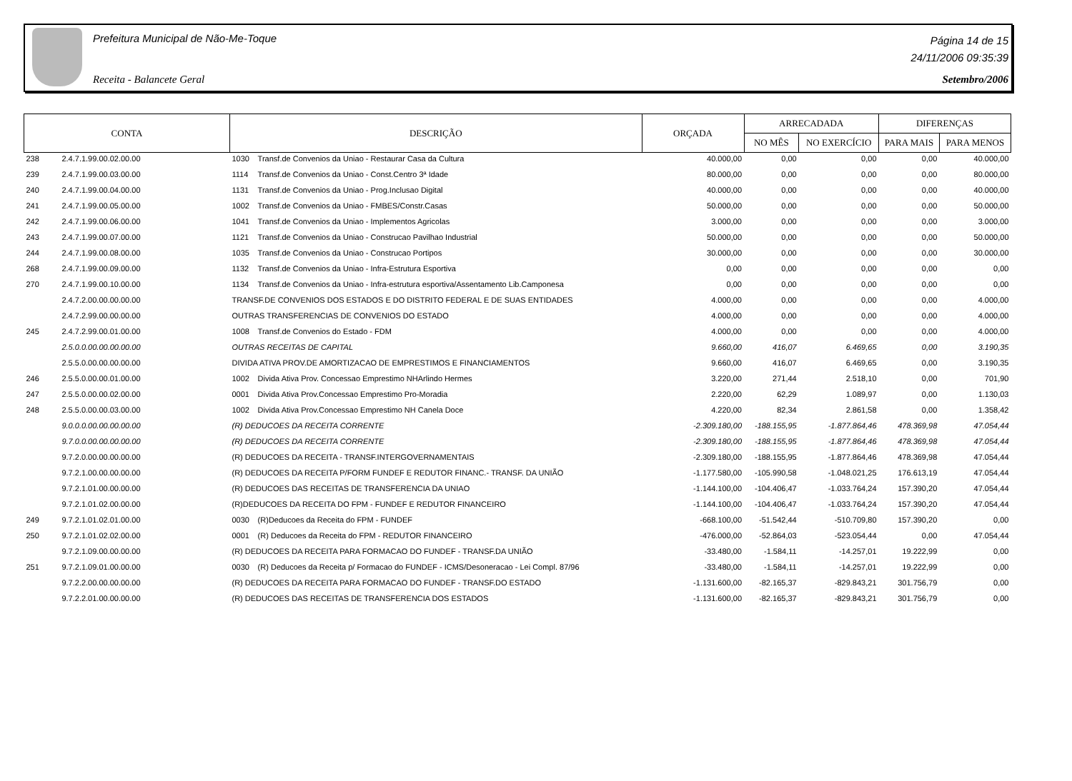Prefeitura Municipal de Não-Me-Toque
Receita - Balancete Geral
Página 14 de 15
24/11/2006 09:35:39
Setembro/2006
| CONTA | | DESCRIÇÃO | | ORÇADA | ARRECADADA | | DIFERENÇAS | |
| --- | --- | --- | --- | --- | --- | --- | --- | --- |
| | | | | | NO MÊS | NO EXERCÍCIO | PARA MAIS | PARA MENOS |
| 238 | 2.4.7.1.99.00.02.00.00 | 1030 | Transf.de Convenios da Uniao - Restaurar Casa da Cultura | 40.000,00 | 0,00 | 0,00 | 0,00 | 40.000,00 |
| 239 | 2.4.7.1.99.00.03.00.00 | 1114 | Transf.de Convenios da Uniao - Const.Centro 3ª Idade | 80.000,00 | 0,00 | 0,00 | 0,00 | 80.000,00 |
| 240 | 2.4.7.1.99.00.04.00.00 | 1131 | Transf.de Convenios da Uniao - Prog.Inclusao Digital | 40.000,00 | 0,00 | 0,00 | 0,00 | 40.000,00 |
| 241 | 2.4.7.1.99.00.05.00.00 | 1002 | Transf.de Convenios da Uniao - FMBES/Constr.Casas | 50.000,00 | 0,00 | 0,00 | 0,00 | 50.000,00 |
| 242 | 2.4.7.1.99.00.06.00.00 | 1041 | Transf.de Convenios da Uniao - Implementos Agricolas | 3.000,00 | 0,00 | 0,00 | 0,00 | 3.000,00 |
| 243 | 2.4.7.1.99.00.07.00.00 | 1121 | Transf.de Convenios da Uniao - Construcao Pavilhao Industrial | 50.000,00 | 0,00 | 0,00 | 0,00 | 50.000,00 |
| 244 | 2.4.7.1.99.00.08.00.00 | 1035 | Transf.de Convenios da Uniao - Construcao Portipos | 30.000,00 | 0,00 | 0,00 | 0,00 | 30.000,00 |
| 268 | 2.4.7.1.99.00.09.00.00 | 1132 | Transf.de Convenios da Uniao - Infra-Estrutura Esportiva | 0,00 | 0,00 | 0,00 | 0,00 | 0,00 |
| 270 | 2.4.7.1.99.00.10.00.00 | 1134 | Transf.de Convenios da Uniao - Infra-estrutura esportiva/Assentamento Lib.Camponesa | 0,00 | 0,00 | 0,00 | 0,00 | 0,00 |
| | 2.4.7.2.00.00.00.00.00 | TRANSF.DE CONVENIOS DOS ESTADOS E DO DISTRITO FEDERAL E DE SUAS ENTIDADES | | 4.000,00 | 0,00 | 0,00 | 0,00 | 4.000,00 |
| | 2.4.7.2.99.00.00.00.00 | OUTRAS TRANSFERENCIAS DE CONVENIOS DO ESTADO | | 4.000,00 | 0,00 | 0,00 | 0,00 | 4.000,00 |
| 245 | 2.4.7.2.99.00.01.00.00 | 1008 | Transf.de Convenios do Estado - FDM | 4.000,00 | 0,00 | 0,00 | 0,00 | 4.000,00 |
| | 2.5.0.0.00.00.00.00.00 | OUTRAS RECEITAS DE CAPITAL | | 9.660,00 | 416,07 | 6.469,65 | 0,00 | 3.190,35 |
| | 2.5.5.0.00.00.00.00.00 | DIVIDA ATIVA PROV.DE AMORTIZACAO DE EMPRESTIMOS E FINANCIAMENTOS | | 9.660,00 | 416,07 | 6.469,65 | 0,00 | 3.190,35 |
| 246 | 2.5.5.0.00.00.01.00.00 | 1002 | Divida Ativa Prov. Concessao Emprestimo NHArlindo Hermes | 3.220,00 | 271,44 | 2.518,10 | 0,00 | 701,90 |
| 247 | 2.5.5.0.00.00.02.00.00 | 0001 | Divida Ativa Prov.Concessao Emprestimo Pro-Moradia | 2.220,00 | 62,29 | 1.089,97 | 0,00 | 1.130,03 |
| 248 | 2.5.5.0.00.00.03.00.00 | 1002 | Divida Ativa Prov.Concessao Emprestimo NH Canela Doce | 4.220,00 | 82,34 | 2.861,58 | 0,00 | 1.358,42 |
| | 9.0.0.0.00.00.00.00.00 | (R) DEDUCOES DA RECEITA CORRENTE | | -2.309.180,00 | -188.155,95 | -1.877.864,46 | 478.369,98 | 47.054,44 |
| | 9.7.0.0.00.00.00.00.00 | (R) DEDUCOES DA RECEITA CORRENTE | | -2.309.180,00 | -188.155,95 | -1.877.864,46 | 478.369,98 | 47.054,44 |
| | 9.7.2.0.00.00.00.00.00 | (R) DEDUCOES DA RECEITA - TRANSF.INTERGOVERNAMENTAIS | | -2.309.180,00 | -188.155,95 | -1.877.864,46 | 478.369,98 | 47.054,44 |
| | 9.7.2.1.00.00.00.00.00 | (R) DEDUCOES DA RECEITA P/FORM FUNDEF E REDUTOR FINANC.- TRANSF. DA UNIÃO | | -1.177.580,00 | -105.990,58 | -1.048.021,25 | 176.613,19 | 47.054,44 |
| | 9.7.2.1.01.00.00.00.00 | (R) DEDUCOES DAS RECEITAS DE TRANSFERENCIA DA UNIAO | | -1.144.100,00 | -104.406,47 | -1.033.764,24 | 157.390,20 | 47.054,44 |
| | 9.7.2.1.01.02.00.00.00 | (R)DEDUCOES DA RECEITA DO FPM - FUNDEF E REDUTOR FINANCEIRO | | -1.144.100,00 | -104.406,47 | -1.033.764,24 | 157.390,20 | 47.054,44 |
| 249 | 9.7.2.1.01.02.01.00.00 | 0030 | (R)Deducoes da Receita do FPM - FUNDEF | -668.100,00 | -51.542,44 | -510.709,80 | 157.390,20 | 0,00 |
| 250 | 9.7.2.1.01.02.02.00.00 | 0001 | (R) Deducoes da Receita do FPM - REDUTOR FINANCEIRO | -476.000,00 | -52.864,03 | -523.054,44 | 0,00 | 47.054,44 |
| | 9.7.2.1.09.00.00.00.00 | (R) DEDUCOES DA RECEITA PARA FORMACAO DO FUNDEF - TRANSF.DA UNIÃO | | -33.480,00 | -1.584,11 | -14.257,01 | 19.222,99 | 0,00 |
| 251 | 9.7.2.1.09.01.00.00.00 | 0030 | (R) Deducoes da Receita p/ Formacao do FUNDEF - ICMS/Desoneracao - Lei Compl. 87/96 | -33.480,00 | -1.584,11 | -14.257,01 | 19.222,99 | 0,00 |
| | 9.7.2.2.00.00.00.00.00 | (R) DEDUCOES DA RECEITA PARA FORMACAO DO FUNDEF - TRANSF.DO ESTADO | | -1.131.600,00 | -82.165,37 | -829.843,21 | 301.756,79 | 0,00 |
| | 9.7.2.2.01.00.00.00.00 | (R) DEDUCOES DAS RECEITAS DE TRANSFERENCIA DOS ESTADOS | | -1.131.600,00 | -82.165,37 | -829.843,21 | 301.756,79 | 0,00 |